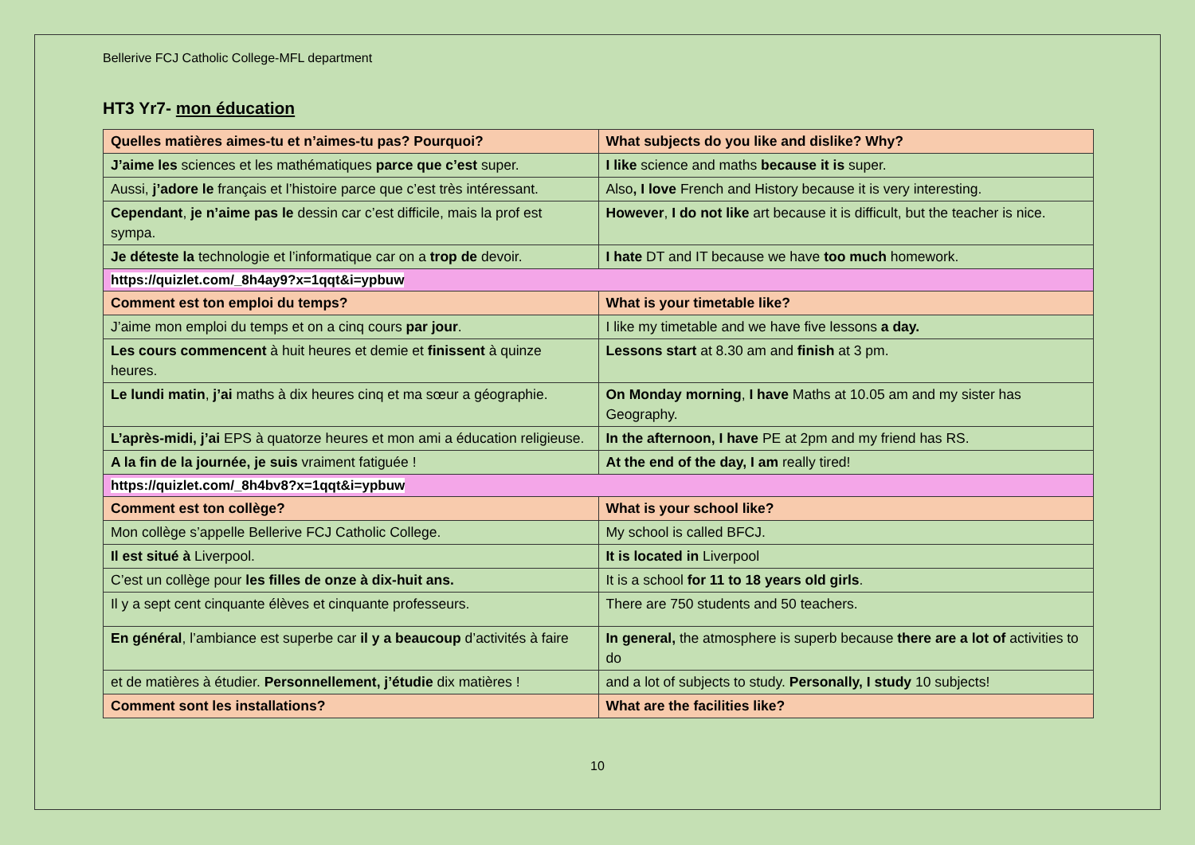Bellerive FCJ Catholic College-MFL department
HT3 Yr7- mon éducation
| Quelles matières aimes-tu et n’aimes-tu pas? Pourquoi? | What subjects do you like and dislike? Why? |
| J’aime les sciences et les mathématiques parce que c’est super. | I like science and maths because it is super. |
| Aussi, j’adore le français et l’histoire parce que c’est très intéressant. | Also , I love French and History because it is very interesting. |
| Cependant , je n’aime pas le dessin car c’est difficile, mais la prof est sympa. | However , I do not like art because it is difficult, but the teacher is nice. |
| Je déteste la technologie et l’informatique car on a trop de devoir. | I hate DT and IT because we have too much homework. |
| https://quizlet.com/_8h4ay9?x=1qqt&i=ypbuw | |
| Comment est ton emploi du temps? | What is your timetable like? |
| J’aime mon emploi du temps et on a cinq cours par jour . | I like my timetable and we have five lessons a day. |
| Les cours commencent à huit heures et demie et finissent à quinze heures. | Lessons start at 8.30 am and finish at 3 pm. |
| Le lundi matin , j’ai maths à dix heures cinq et ma sœur a géographie. | On Monday morning , I have Maths at 10.05 am and my sister has Geography. |
| L’après-midi, j’ai EPS à quatorze heures et mon ami a éducation religieuse. | In the afternoon, I have PE at 2pm and my friend has RS. |
| A la fin de la journée, je suis vraiment fatiguée ! | At the end of the day, I am really tired! |
| https://quizlet.com/_8h4bv8?x=1qqt&i=ypbuw | |
| Comment est ton collège? | What is your school like? |
| Mon collège s’appelle Bellerive FCJ Catholic College. | My school is called BFCJ. |
| Il est situé à Liverpool. | It is located in Liverpool |
| C’est un collège pour les filles de onze à dix-huit ans. | It is a school for 11 to 18 years old girls . |
| Il y a sept cent cinquante élèves et cinquante professeurs. | There are 750 students and 50 teachers. |
| En général , l’ambiance est superbe car il y a beaucoup d’activités à faire | In general, the atmosphere is superb because there are a lot of activities to do |
| et de matières à étudier. Personnellement, j’étudie dix matières ! | and a lot of subjects to study. Personally, I study 10 subjects! |
| Comment sont les installations? | What are the facilities like? |
10